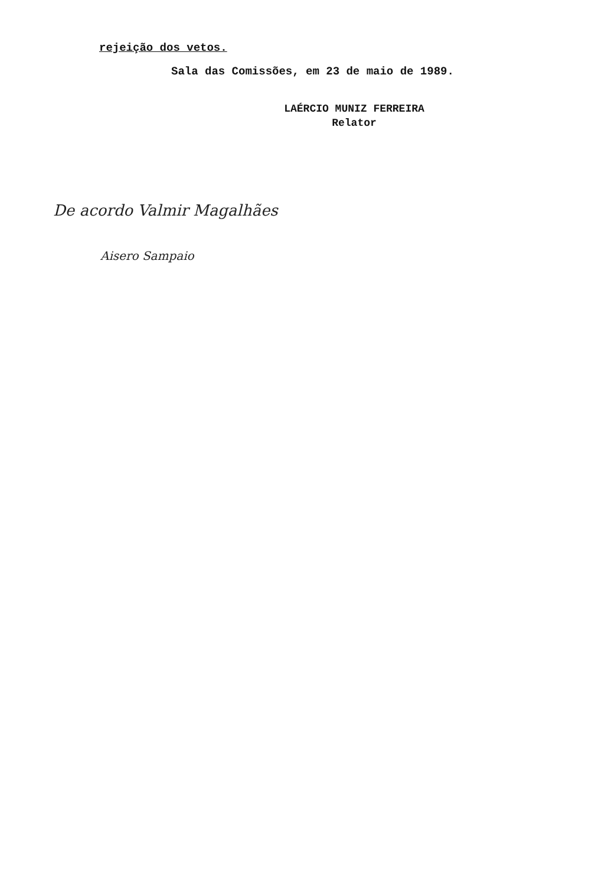rejeição dos vetos.
Sala das Comissões, em 23 de maio de 1989.
LAÉRCIO MUNIZ FERREIRA
Relator
De acordo Valmir Magalhães
Aisero Sampaio